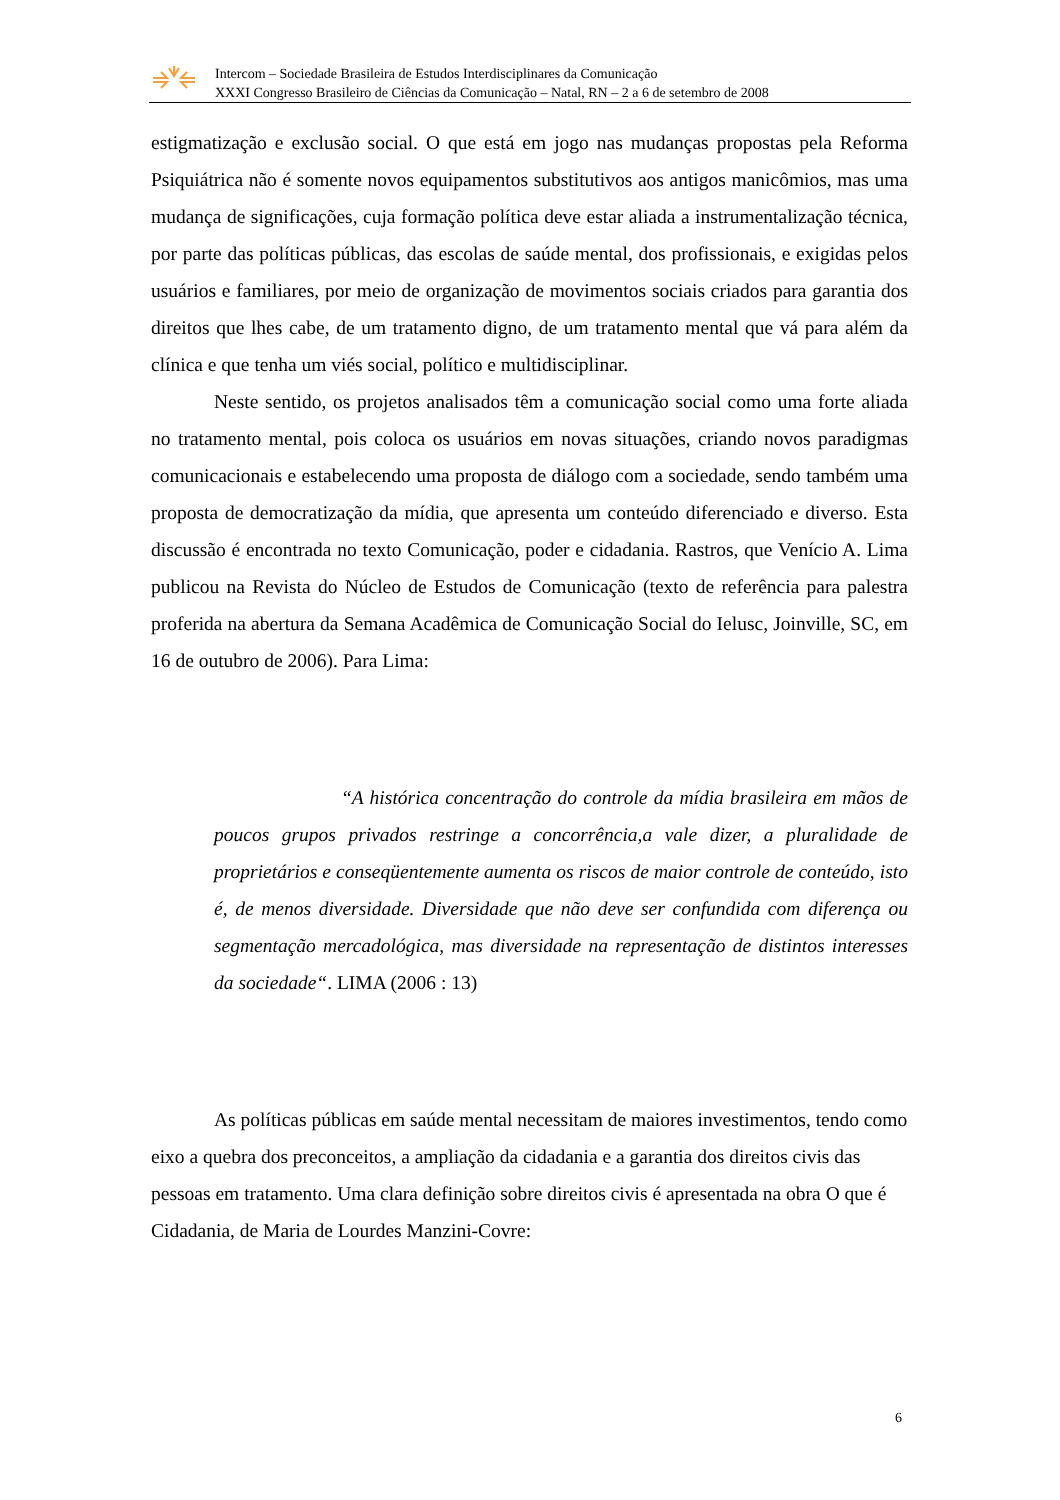Intercom – Sociedade Brasileira de Estudos Interdisciplinares da Comunicação
XXXI Congresso Brasileiro de Ciências da Comunicação – Natal, RN – 2 a 6 de setembro de 2008
estigmatização e exclusão social. O que está em jogo nas mudanças propostas pela Reforma Psiquiátrica não é somente novos equipamentos substitutivos aos antigos manicômios, mas uma mudança de significações, cuja formação política deve estar aliada a instrumentalização técnica, por parte das políticas públicas, das escolas de saúde mental, dos profissionais, e exigidas pelos usuários e familiares, por meio de organização de movimentos sociais criados para garantia dos direitos que lhes cabe, de um tratamento digno, de um tratamento mental que vá para além da clínica e que tenha um viés social, político e multidisciplinar.
Neste sentido, os projetos analisados têm a comunicação social como uma forte aliada no tratamento mental, pois coloca os usuários em novas situações, criando novos paradigmas comunicacionais e estabelecendo uma proposta de diálogo com a sociedade, sendo também uma proposta de democratização da mídia, que apresenta um conteúdo diferenciado e diverso. Esta discussão é encontrada no texto Comunicação, poder e cidadania. Rastros, que Venício A. Lima publicou na Revista do Núcleo de Estudos de Comunicação (texto de referência para palestra proferida na abertura da Semana Acadêmica de Comunicação Social do Ielusc, Joinville, SC, em 16 de outubro de 2006). Para Lima:
“A histórica concentração do controle da mídia brasileira em mãos de poucos grupos privados restringe a concorrência,a vale dizer, a pluralidade de proprietários e conseqüentemente aumenta os riscos de maior controle de conteúdo, isto é, de menos diversidade. Diversidade que não deve ser confundida com diferença ou segmentação mercadológica, mas diversidade na representação de distintos interesses da sociedade“. LIMA (2006 : 13)
As políticas públicas em saúde mental necessitam de maiores investimentos, tendo como eixo a quebra dos preconceitos, a ampliação da cidadania e a garantia dos direitos civis das pessoas em tratamento. Uma clara definição sobre direitos civis é apresentada na obra O que é Cidadania, de Maria de Lourdes Manzini-Covre:
6